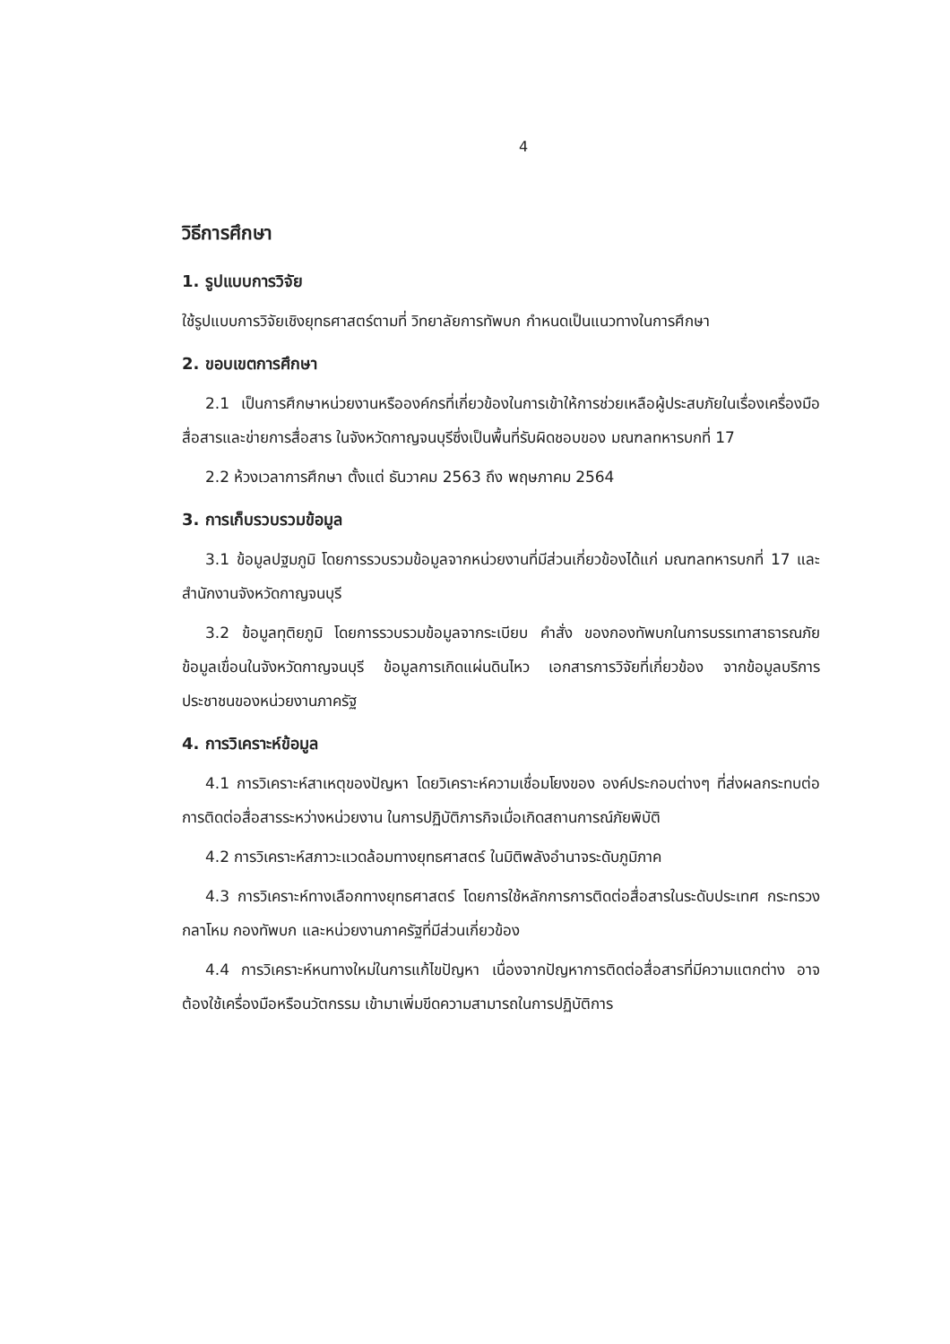4
วิธีการศึกษา
1. รูปแบบการวิจัย
ใช้รูปแบบการวิจัยเชิงยุทธศาสตร์ตามที่ วิทยาลัยการทัพบก กำหนดเป็นแนวทางในการศึกษา
2. ขอบเขตการศึกษา
2.1 เป็นการศึกษาหน่วยงานหรือองค์กรที่เกี่ยวข้องในการเข้าให้การช่วยเหลือผู้ประสบภัยในเรื่องเครื่องมือสื่อสารและข่ายการสื่อสาร ในจังหวัดกาญจนบุรีซึ่งเป็นพื้นที่รับผิดชอบของ มณฑลทหารบกที่ 17
2.2 ห้วงเวลาการศึกษา ตั้งแต่ ธันวาคม 2563 ถึง พฤษภาคม 2564
3. การเก็บรวบรวมข้อมูล
3.1 ข้อมูลปฐมภูมิ โดยการรวบรวมข้อมูลจากหน่วยงานที่มีส่วนเกี่ยวข้องได้แก่ มณฑลทหารบกที่ 17 และสำนักงานจังหวัดกาญจนบุรี
3.2 ข้อมูลทุติยภูมิ โดยการรวบรวมข้อมูลจากระเบียบ คำสั่ง ของกองทัพบกในการบรรเทาสาธารณภัย ข้อมูลเขื่อนในจังหวัดกาญจนบุรี ข้อมูลการเกิดแผ่นดินไหว เอกสารการวิจัยที่เกี่ยวข้อง จากข้อมูลบริการประชาชนของหน่วยงานภาครัฐ
4. การวิเคราะห์ข้อมูล
4.1 การวิเคราะห์สาเหตุของปัญหา โดยวิเคราะห์ความเชื่อมโยงของ องค์ประกอบต่างๆ ที่ส่งผลกระทบต่อการติดต่อสื่อสารระหว่างหน่วยงาน ในการปฏิบัติภารกิจเมื่อเกิดสถานการณ์ภัยพิบัติ
4.2 การวิเคราะห์สภาวะแวดล้อมทางยุทธศาสตร์ ในมิติพลังอำนาจระดับภูมิภาค
4.3 การวิเคราะห์ทางเลือกทางยุทธศาสตร์ โดยการใช้หลักการการติดต่อสื่อสารในระดับประเทศ กระทรวงกลาโหม กองทัพบก และหน่วยงานภาครัฐที่มีส่วนเกี่ยวข้อง
4.4 การวิเคราะห์หนทางใหม่ในการแก้ไขปัญหา เนื่องจากปัญหาการติดต่อสื่อสารที่มีความแตกต่าง อาจต้องใช้เครื่องมือหรือนวัตกรรม เข้ามาเพิ่มขีดความสามารถในการปฏิบัติการ